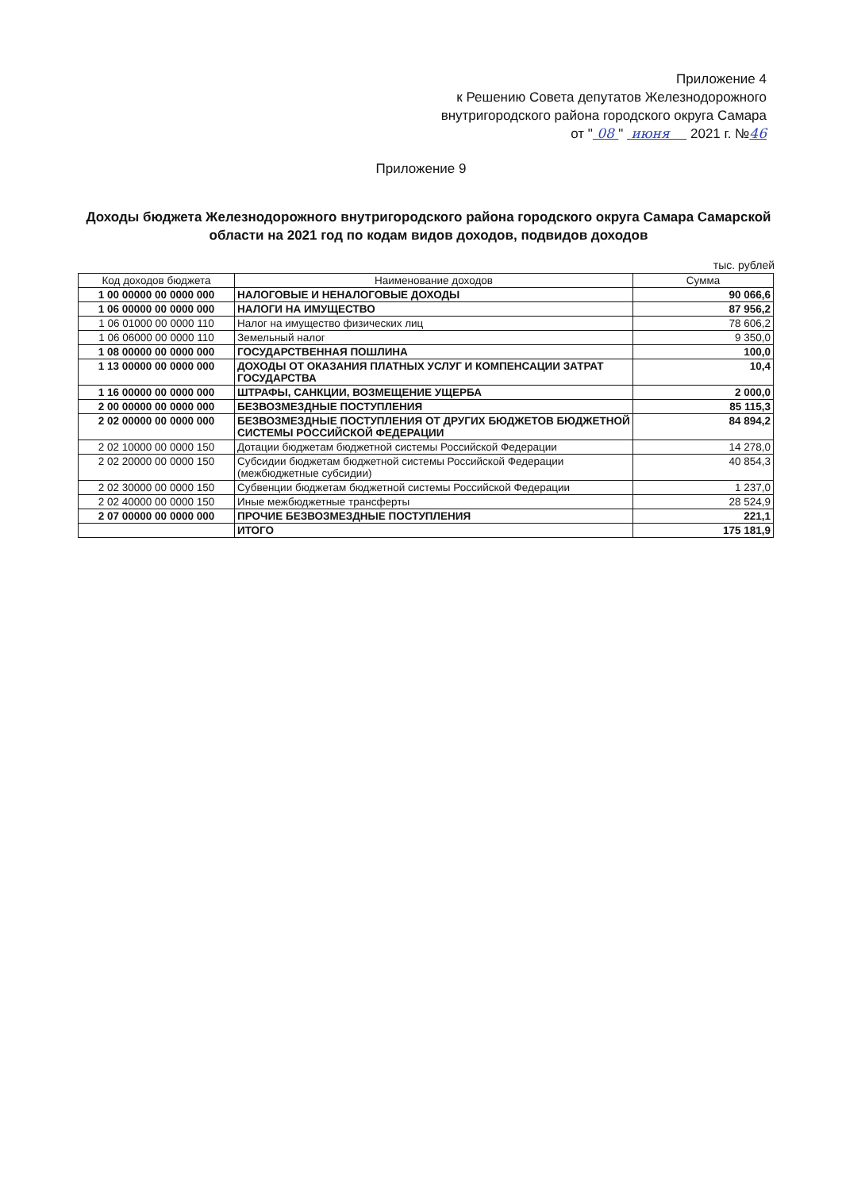Приложение 4
к Решению Совета депутатов Железнодорожного
внутригородского района городского округа Самара
от " 08 " июня 2021 г. №46
Приложение 9
Доходы бюджета Железнодорожного внутригородского района городского округа Самара Самарской области на 2021 год по кодам видов доходов, подвидов доходов
тыс. рублей
| Код доходов бюджета | Наименование доходов | Сумма |
| --- | --- | --- |
| 1 00 00000 00 0000 000 | НАЛОГОВЫЕ И НЕНАЛОГОВЫЕ ДОХОДЫ | 90 066,6 |
| 1 06 00000 00 0000 000 | НАЛОГИ НА ИМУЩЕСТВО | 87 956,2 |
| 1 06 01000 00 0000 110 | Налог на имущество физических лиц | 78 606,2 |
| 1 06 06000 00 0000 110 | Земельный налог | 9 350,0 |
| 1 08 00000 00 0000 000 | ГОСУДАРСТВЕННАЯ ПОШЛИНА | 100,0 |
| 1 13 00000 00 0000 000 | ДОХОДЫ ОТ ОКАЗАНИЯ ПЛАТНЫХ УСЛУГ И КОМПЕНСАЦИИ ЗАТРАТ ГОСУДАРСТВА | 10,4 |
| 1 16 00000 00 0000 000 | ШТРАФЫ, САНКЦИИ, ВОЗМЕЩЕНИЕ УЩЕРБА | 2 000,0 |
| 2 00 00000 00 0000 000 | БЕЗВОЗМЕЗДНЫЕ ПОСТУПЛЕНИЯ | 85 115,3 |
| 2 02 00000 00 0000 000 | БЕЗВОЗМЕЗДНЫЕ ПОСТУПЛЕНИЯ ОТ ДРУГИХ БЮДЖЕТОВ БЮДЖЕТНОЙ СИСТЕМЫ РОССИЙСКОЙ ФЕДЕРАЦИИ | 84 894,2 |
| 2 02 10000 00 0000 150 | Дотации бюджетам бюджетной системы Российской Федерации | 14 278,0 |
| 2 02 20000 00 0000 150 | Субсидии бюджетам бюджетной системы Российской Федерации (межбюджетные субсидии) | 40 854,3 |
| 2 02 30000 00 0000 150 | Субвенции бюджетам бюджетной системы Российской Федерации | 1 237,0 |
| 2 02 40000 00 0000 150 | Иные межбюджетные трансферты | 28 524,9 |
| 2 07 00000 00 0000 000 | ПРОЧИЕ БЕЗВОЗМЕЗДНЫЕ ПОСТУПЛЕНИЯ | 221,1 |
| | ИТОГО | 175 181,9 |